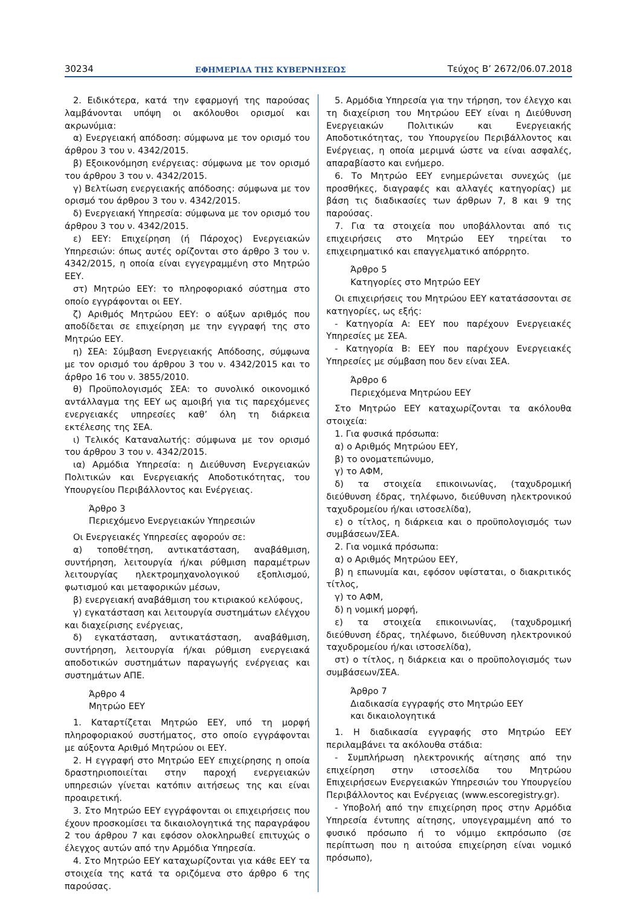30234 ΕΦΗΜΕΡΙΔΑ ΤΗΣ ΚΥΒΕΡΝΗΣΕΩΣ Τεύχος Β’ 2672/06.07.2018
2. Ειδικότερα, κατά την εφαρμογή της παρούσας λαμβάνονται υπόψη οι ακόλουθοι ορισμοί και ακρωνύμια:
α) Ενεργειακή απόδοση: σύμφωνα με τον ορισμό του άρθρου 3 του ν. 4342/2015.
β) Εξοικονόμηση ενέργειας: σύμφωνα με τον ορισμό του άρθρου 3 του ν. 4342/2015.
γ) Βελτίωση ενεργειακής απόδοσης: σύμφωνα με τον ορισμό του άρθρου 3 του ν. 4342/2015.
δ) Ενεργειακή Υπηρεσία: σύμφωνα με τον ορισμό του άρθρου 3 του ν. 4342/2015.
ε) ΕΕΥ: Επιχείρηση (ή Πάροχος) Ενεργειακών Υπηρεσιών: όπως αυτές ορίζονται στο άρθρο 3 του ν. 4342/2015, η οποία είναι εγγεγραμμένη στο Μητρώο ΕΕΥ.
στ) Μητρώο ΕΕΥ: το πληροφοριακό σύστημα στο οποίο εγγράφονται οι ΕΕΥ.
ζ) Αριθμός Μητρώου ΕΕΥ: ο αύξων αριθμός που αποδίδεται σε επιχείρηση με την εγγραφή της στο Μητρώο ΕΕΥ.
η) ΣΕΑ: Σύμβαση Ενεργειακής Απόδοσης, σύμφωνα με τον ορισμό του άρθρου 3 του ν. 4342/2015 και το άρθρο 16 του ν. 3855/2010.
θ) Προϋπολογισμός ΣΕΑ: το συνολικό οικονομικό αντάλλαγμα της ΕΕΥ ως αμοιβή για τις παρεχόμενες ενεργειακές υπηρεσίες καθ’ όλη τη διάρκεια εκτέλεσης της ΣΕΑ.
ι) Τελικός Καταναλωτής: σύμφωνα με τον ορισμό του άρθρου 3 του ν. 4342/2015.
ια) Αρμόδια Υπηρεσία: η Διεύθυνση Ενεργειακών Πολιτικών και Ενεργειακής Αποδοτικότητας, του Υπουργείου Περιβάλλοντος και Ενέργειας.
Άρθρο 3
Περιεχόμενο Ενεργειακών Υπηρεσιών
Οι Ενεργειακές Υπηρεσίες αφορούν σε:
α) τοποθέτηση, αντικατάσταση, αναβάθμιση, συντήρηση, λειτουργία ή/και ρύθμιση παραμέτρων λειτουργίας ηλεκτρομηχανολογικού εξοπλισμού, φωτισμού και μεταφορικών μέσων,
β) ενεργειακή αναβάθμιση του κτιριακού κελύφους,
γ) εγκατάσταση και λειτουργία συστημάτων ελέγχου και διαχείρισης ενέργειας,
δ) εγκατάσταση, αντικατάσταση, αναβάθμιση, συντήρηση, λειτουργία ή/και ρύθμιση ενεργειακά αποδοτικών συστημάτων παραγωγής ενέργειας και συστημάτων ΑΠΕ.
Άρθρο 4
Μητρώο ΕΕΥ
1. Καταρτίζεται Μητρώο ΕΕΥ, υπό τη μορφή πληροφοριακού συστήματος, στο οποίο εγγράφονται με αύξοντα Αριθμό Μητρώου οι ΕΕΥ.
2. Η εγγραφή στο Μητρώο ΕΕΥ επιχείρησης η οποία δραστηριοποιείται στην παροχή ενεργειακών υπηρεσιών γίνεται κατόπιν αιτήσεως της και είναι προαιρετική.
3. Στο Μητρώο ΕΕΥ εγγράφονται οι επιχειρήσεις που έχουν προσκομίσει τα δικαιολογητικά της παραγράφου 2 του άρθρου 7 και εφόσον ολοκληρωθεί επιτυχώς ο έλεγχος αυτών από την Αρμόδια Υπηρεσία.
4. Στο Μητρώο ΕΕΥ καταχωρίζονται για κάθε ΕΕΥ τα στοιχεία της κατά τα οριζόμενα στο άρθρο 6 της παρούσας.
5. Αρμόδια Υπηρεσία για την τήρηση, τον έλεγχο και τη διαχείριση του Μητρώου ΕΕΥ είναι η Διεύθυνση Ενεργειακών Πολιτικών και Ενεργειακής Αποδοτικότητας, του Υπουργείου Περιβάλλοντος και Ενέργειας, η οποία μεριμνά ώστε να είναι ασφαλές, απαραβίαστο και ενήμερο.
6. Το Μητρώο ΕΕΥ ενημερώνεται συνεχώς (με προσθήκες, διαγραφές και αλλαγές κατηγορίας) με βάση τις διαδικασίες των άρθρων 7, 8 και 9 της παρούσας.
7. Για τα στοιχεία που υποβάλλονται από τις επιχειρήσεις στο Μητρώο ΕΕΥ τηρείται το επιχειρηματικό και επαγγελματικό απόρρητο.
Άρθρο 5
Κατηγορίες στο Μητρώο ΕΕΥ
Οι επιχειρήσεις του Μητρώου ΕΕΥ κατατάσσονται σε κατηγορίες, ως εξής:
- Κατηγορία Α: ΕΕΥ που παρέχουν Ενεργειακές Υπηρεσίες με ΣΕΑ.
- Κατηγορία Β: ΕΕΥ που παρέχουν Ενεργειακές Υπηρεσίες με σύμβαση που δεν είναι ΣΕΑ.
Άρθρο 6
Περιεχόμενα Μητρώου ΕΕΥ
Στο Μητρώο ΕΕΥ καταχωρίζονται τα ακόλουθα στοιχεία:
1. Για φυσικά πρόσωπα:
α) ο Αριθμός Μητρώου ΕΕΥ,
β) το ονοματεπώνυμο,
γ) το ΑΦΜ,
δ) τα στοιχεία επικοινωνίας, (ταχυδρομική διεύθυνση έδρας, τηλέφωνο, διεύθυνση ηλεκτρονικού ταχυδρομείου ή/και ιστοσελίδα),
ε) ο τίτλος, η διάρκεια και ο προϋπολογισμός των συμβάσεων/ΣΕΑ.
2. Για νομικά πρόσωπα:
α) ο Αριθμός Μητρώου ΕΕΥ,
β) η επωνυμία και, εφόσον υφίσταται, ο διακριτικός τίτλος,
γ) το ΑΦΜ,
δ) η νομική μορφή,
ε) τα στοιχεία επικοινωνίας, (ταχυδρομική διεύθυνση έδρας, τηλέφωνο, διεύθυνση ηλεκτρονικού ταχυδρομείου ή/και ιστοσελίδα),
στ) ο τίτλος, η διάρκεια και ο προϋπολογισμός των συμβάσεων/ΣΕΑ.
Άρθρο 7
Διαδικασία εγγραφής στο Μητρώο ΕΕΥ
και δικαιολογητικά
1. Η διαδικασία εγγραφής στο Μητρώο ΕΕΥ περιλαμβάνει τα ακόλουθα στάδια:
- Συμπλήρωση ηλεκτρονικής αίτησης από την επιχείρηση στην ιστοσελίδα του Μητρώου Επιχειρήσεων Ενεργειακών Υπηρεσιών του Υπουργείου Περιβάλλοντος και Ενέργειας (www.escoregistry.gr).
- Υποβολή από την επιχείρηση προς στην Αρμόδια Υπηρεσία έντυπης αίτησης, υπογεγραμμένη από το φυσικό πρόσωπο ή το νόμιμο εκπρόσωπο (σε περίπτωση που η αιτούσα επιχείρηση είναι νομικό πρόσωπο),